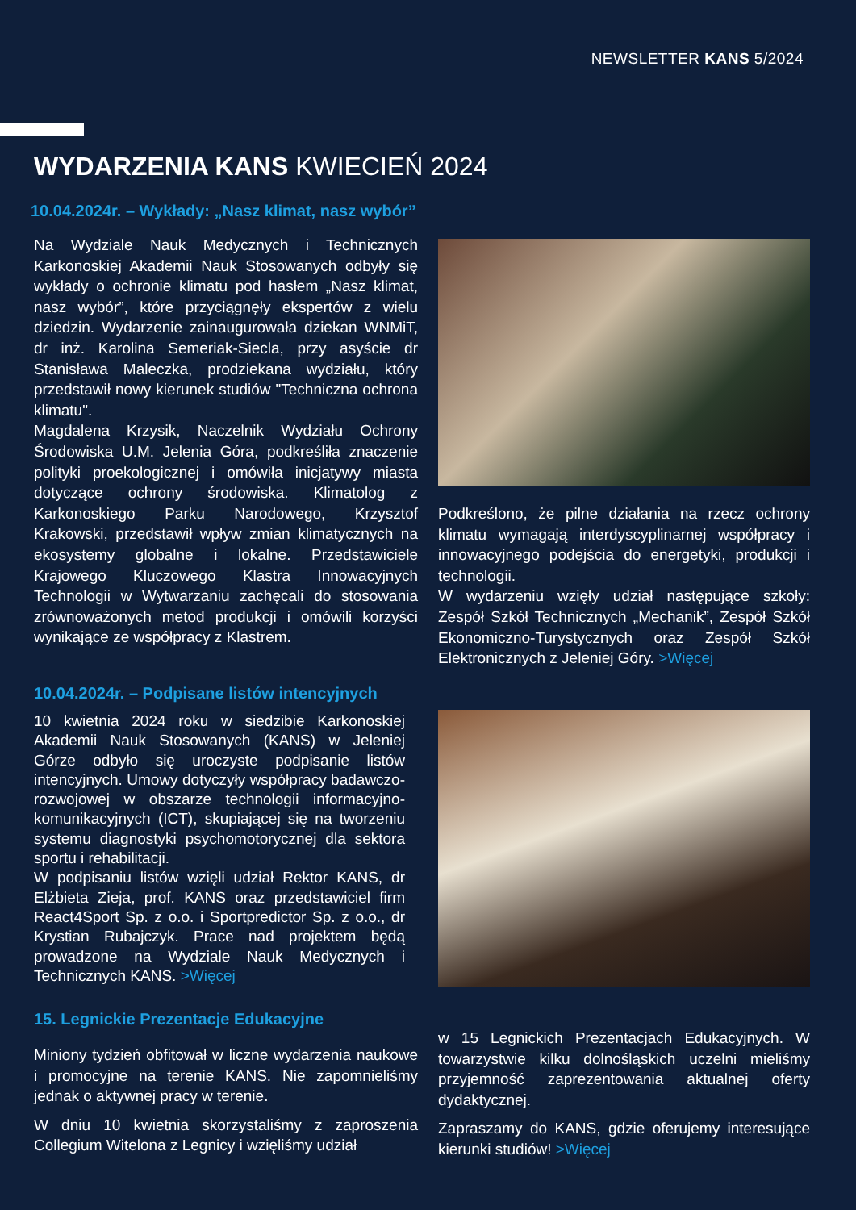NEWSLETTER KANS 5/2024
WYDARZENIA KANS KWIECIEŃ 2024
10.04.2024r. – Wykłady: „Nasz klimat, nasz wybór”
Na Wydziale Nauk Medycznych i Technicznych Karkonoskiej Akademii Nauk Stosowanych odbyły się wykłady o ochronie klimatu pod hasłem „Nasz klimat, nasz wybór”, które przyciągnęły ekspertów z wielu dziedzin. Wydarzenie zainaugurowała dziekan WNMiT, dr inż. Karolina Semeriak-Siecla, przy asyście dr Stanisława Maleczka, prodziekana wydziału, który przedstawił nowy kierunek studiów "Techniczna ochrona klimatu".
Magdalena Krzysik, Naczelnik Wydziału Ochrony Środowiska U.M. Jelenia Góra, podkreśliła znaczenie polityki proekologicznej i omówiła inicjatywy miasta dotyczące ochrony środowiska. Klimatolog z Karkonoskiego Parku Narodowego, Krzysztof Krakowski, przedstawił wpływ zmian klimatycznych na ekosystemy globalne i lokalne. Przedstawiciele Krajowego Kluczowego Klastra Innowacyjnych Technologii w Wytwarzaniu zachęcali do stosowania zrównoważonych metod produkcji i omówili korzyści wynikające ze współpracy z Klastrem.
Podkreślono, że pilne działania na rzecz ochrony klimatu wymagają interdyscyplinarnej współpracy i innowacyjnego podejścia do energetyki, produkcji i technologii.
W wydarzeniu wzięły udział następujące szkoły: Zespół Szkół Technicznych „Mechanik”, Zespół Szkół Ekonomiczno-Turystycznych oraz Zespół Szkół Elektronicznych z Jeleniej Góry. >Więcej
10.04.2024r. – Podpisane listów intencyjnych
10 kwietnia 2024 roku w siedzibie Karkonoskiej Akademii Nauk Stosowanych (KANS) w Jeleniej Górze odbyło się uroczyste podpisanie listów intencyjnych. Umowy dotyczyły współpracy badawczo-rozwojowej w obszarze technologii informacyjno-komunikacyjnych (ICT), skupiającej się na tworzeniu systemu diagnostyki psychomotorycznej dla sektora sportu i rehabilitacji.
W podpisaniu listów wzięli udział Rektor KANS, dr Elżbieta Zieja, prof. KANS oraz przedstawiciel firm React4Sport Sp. z o.o. i Sportpredictor Sp. z o.o., dr Krystian Rubajczyk. Prace nad projektem będą prowadzone na Wydziale Nauk Medycznych i Technicznych KANS. >Więcej
15. Legnickie Prezentacje Edukacyjne
Miniony tydzień obfitował w liczne wydarzenia naukowe i promocyjne na terenie KANS. Nie zapomnieliśmy jednak o aktywnej pracy w terenie.
W dniu 10 kwietnia skorzystaliśmy z zaproszenia Collegium Witelona z Legnicy i wzięliśmy udział
w 15 Legnickich Prezentacjach Edukacyjnych. W towarzystwie kilku dolnośląskich uczelni mieliśmy przyjemność zaprezentowania aktualnej oferty dydaktycznej.
Zapraszamy do KANS, gdzie oferujemy interesujące kierunki studiów! >Więcej